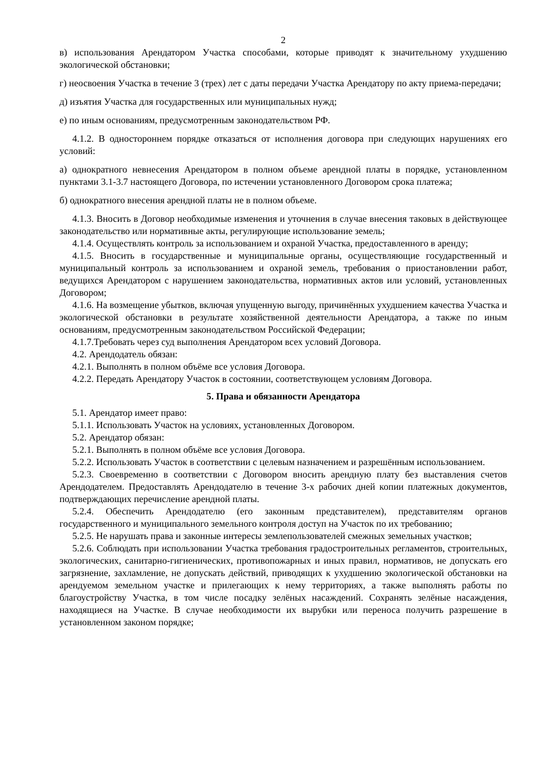2
в) использования Арендатором Участка способами, которые приводят к значительному ухудшению экологической обстановки;
г) неосвоения Участка в течение 3 (трех) лет с даты передачи Участка Арендатору по акту приема-передачи;
д) изъятия Участка для государственных или муниципальных нужд;
е) по иным основаниям, предусмотренным законодательством РФ.
4.1.2. В одностороннем порядке отказаться от исполнения договора при следующих нарушениях его условий:
а) однократного невнесения Арендатором в полном объеме арендной платы в порядке, установленном пунктами 3.1-3.7 настоящего Договора, по истечении установленного Договором срока платежа;
б) однократного внесения арендной платы не в полном объеме.
4.1.3. Вносить в Договор необходимые изменения и уточнения в случае внесения таковых в действующее законодательство или нормативные акты, регулирующие использование земель;
4.1.4. Осуществлять контроль за использованием и охраной Участка, предоставленного в аренду;
4.1.5. Вносить в государственные и муниципальные органы, осуществляющие государственный и муниципальный контроль за использованием и охраной земель, требования о приостановлении работ, ведущихся Арендатором с нарушением законодательства, нормативных актов или условий, установленных Договором;
4.1.6. На возмещение убытков, включая упущенную выгоду, причинённых ухудшением качества Участка и экологической обстановки в результате хозяйственной деятельности Арендатора, а также по иным основаниям, предусмотренным законодательством Российской Федерации;
4.1.7.Требовать через суд выполнения Арендатором всех условий Договора.
4.2. Арендодатель обязан:
4.2.1. Выполнять в полном объёме все условия Договора.
4.2.2. Передать Арендатору Участок в состоянии, соответствующем условиям Договора.
5. Права и обязанности Арендатора
5.1. Арендатор имеет право:
5.1.1. Использовать Участок на условиях, установленных Договором.
5.2. Арендатор обязан:
5.2.1. Выполнять в полном объёме все условия Договора.
5.2.2. Использовать Участок в соответствии с целевым назначением и разрешённым использованием.
5.2.3. Своевременно в соответствии с Договором вносить арендную плату без выставления счетов Арендодателем. Предоставлять Арендодателю в течение 3-х рабочих дней копии платежных документов, подтверждающих перечисление арендной платы.
5.2.4. Обеспечить Арендодателю (его законным представителем), представителям органов государственного и муниципального земельного контроля доступ на Участок по их требованию;
5.2.5. Не нарушать права и законные интересы землепользователей смежных земельных участков;
5.2.6. Соблюдать при использовании Участка требования градостроительных регламентов, строительных, экологических, санитарно-гигиенических, противопожарных и иных правил, нормативов, не допускать его загрязнение, захламление, не допускать действий, приводящих к ухудшению экологической обстановки на арендуемом земельном участке и прилегающих к нему территориях, а также выполнять работы по благоустройству Участка, в том числе посадку зелёных насаждений. Сохранять зелёные насаждения, находящиеся на Участке. В случае необходимости их вырубки или переноса получить разрешение в установленном законом порядке;